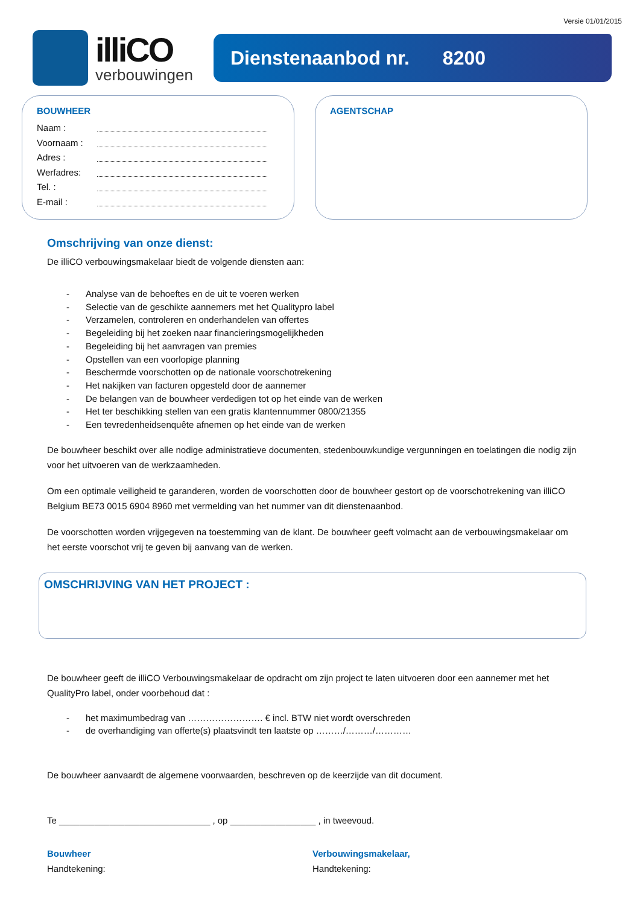Versie 01/01/2015
illiCO
verbouwingen
Dienstenaanbod nr. 8200
BOUWHEER
Naam :
Voornaam :
Adres :
Werfadres:
Tel. :
E-mail :
AGENTSCHAP
Omschrijving van onze dienst:
De illiCO verbouwingsmakelaar biedt de volgende diensten aan:
- Analyse van de behoeftes en de uit te voeren werken
- Selectie van de geschikte aannemers met het Qualitypro label
- Verzamelen, controleren en onderhandelen van offertes
- Begeleiding bij het zoeken naar financieringsmogelijkheden
- Begeleiding bij het aanvragen van premies
- Opstellen van een voorlopige planning
- Beschermde voorschotten op de nationale voorschotrekening
- Het nakijken van facturen opgesteld door de aannemer
- De belangen van de bouwheer verdedigen tot op het einde van de werken
- Het ter beschikking stellen van een gratis klantennummer 0800/21355
- Een tevredenheidsenquête afnemen op het einde van de werken
De bouwheer beschikt over alle nodige administratieve documenten, stedenbouwkundige vergunningen en toelatingen die nodig zijn voor het uitvoeren van de werkzaamheden.
Om een optimale veiligheid te garanderen, worden de voorschotten door de bouwheer gestort op de voorschotrekening van illiCO Belgium BE73 0015 6904 8960 met vermelding van het nummer van dit dienstenaanbod.
De voorschotten worden vrijgegeven na toestemming van de klant. De bouwheer geeft volmacht aan de verbouwingsmakelaar om het eerste voorschot vrij te geven bij aanvang van de werken.
OMSCHRIJVING VAN HET PROJECT :
De bouwheer geeft de illiCO Verbouwingsmakelaar de opdracht om zijn project te laten uitvoeren door een aannemer met het QualityPro label, onder voorbehoud dat :
- het maximumbedrag van ……………………. € incl. BTW niet wordt overschreden
- de overhandiging van offerte(s) plaatsvindt ten laatste op ………/………/…………
De bouwheer aanvaardt de algemene voorwaarden, beschreven op de keerzijde van dit document.
Te ______________________________ , op _________________ , in tweevoud.
Bouwheer
Handtekening:
Verbouwingsmakelaar,
Handtekening: